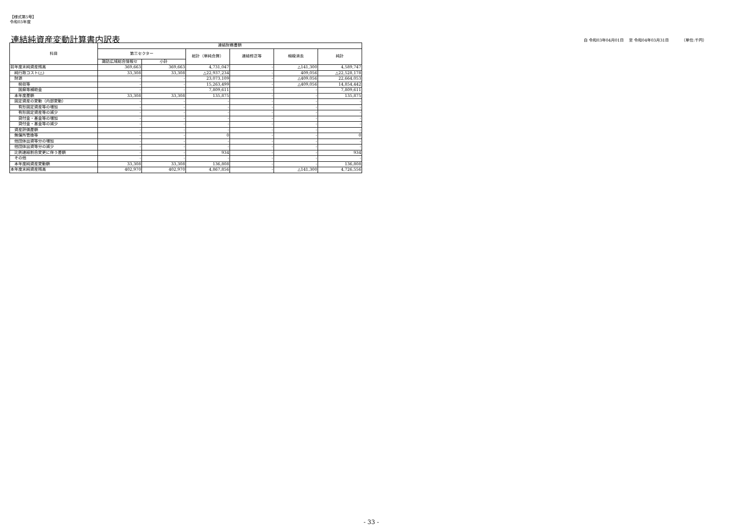【様式第5号】
令和03年度
連結純資産変動計算書内訳表
自 令和03年04月01日 至 令和04年03月31日 （単位:千円）
| 科目 | 連結財務書類 | | | | | |
| --- | --- | --- | --- | --- | --- | --- |
| | 第三セクター | | 総計（単純合算） | 連結修正等 | 相殺消去 | 純計 |
| | 諏訪広域総合情報セ | 小計 | | | | |
| 前年度末純資産残高 | 369,663 | 369,663 | 4,731,047 | - | △141,300 | 4,589,747 |
| 純行政コスト(△) | 33,308 | 33,308 | △22,937,234 | - | 409,056 | △22,528,178 |
| 財源 | - | - | 23,073,109 | - | △409,056 | 22,664,053 |
| 税収等 | - | - | 15,263,499 | - | △409,056 | 14,854,442 |
| 国県等補助金 | - | - | 7,809,611 | - | - | 7,809,611 |
| 本年度差額 | 33,308 | 33,308 | 135,875 | - | - | 135,875 |
| 固定資産の変動（内部変動） | - | - | - | - | - | - |
| 有形固定資産等の増加 | - | - | - | - | - | - |
| 有形固定資産等の減少 | - | - | - | - | - | - |
| 貸付金・基金等の増加 | - | - | - | - | - | - |
| 貸付金・基金等の減少 | - | - | - | - | - | - |
| 資産評価差額 | - | - | - | - | - | - |
| 無償所管換等 | - | - | 0 | - | - | 0 |
| 他団体出資等分の増加 | - | - | - | - | - | - |
| 他団体出資等分の減少 | - | - | - | - | - | - |
| 比例連結割合変更に伴う差額 | - | - | 934 | - | - | 934 |
| その他 | - | - | - | - | - | - |
| 本年度純資産変動額 | 33,308 | 33,308 | 136,808 | - | - | 136,808 |
| 本年度末純資産残高 | 402,970 | 402,970 | 4,867,856 | - | △141,300 | 4,726,556 |
- 33 -